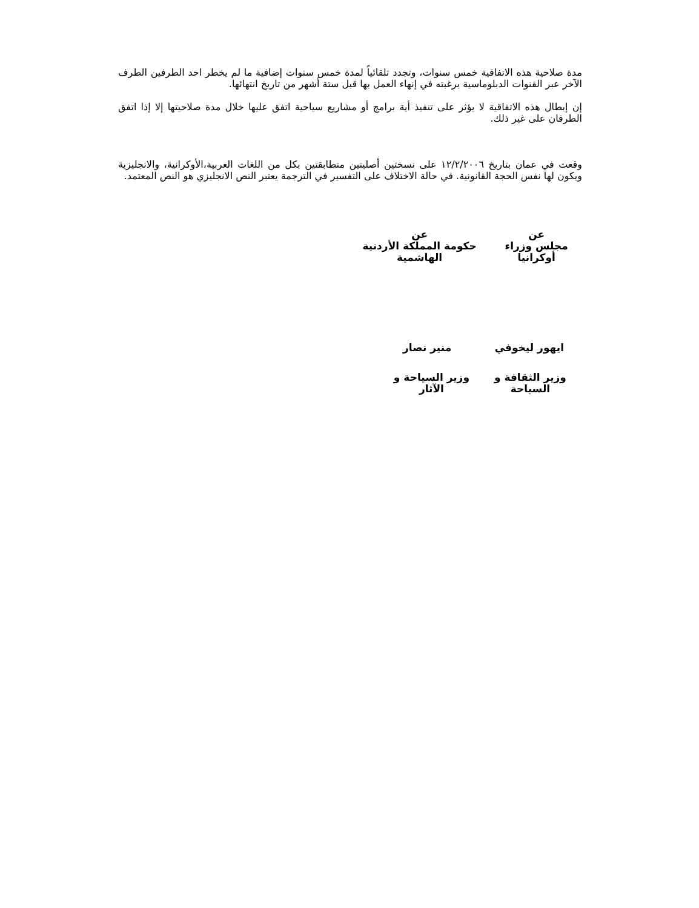مدة صلاحية هذه الاتفاقية خمس سنوات، وتجدد تلقائياً لمدة خمس سنوات إضافية ما لم يخطر احد الطرفين الطرف الآخر عبر القنوات الدبلوماسية برغبته في إنهاء العمل بها قبل ستة أشهر من تاريخ انتهائها.
إن إبطال هذه الاتفاقية لا يؤثر على تنفيذ أية برامج أو مشاريع سياحية اتفق عليها خلال مدة صلاحيتها إلا إذا اتفق الطرفان على غير ذلك.
وقعت في عمان بتاريخ ١٢/٢/٢٠٠٦ على نسختين أصليتين متطابقتين بكل من اللغات العربية،الأوكرانية، والانجليزية ويكون لها نفس الحجة القانونية. في حالة الاختلاف على التفسير في الترجمة يعتبر النص الانجليزي هو النص المعتمد.
عن
مجلس وزراء أوكرانيا
عن
حكومة المملكة الأردنية الهاشمية
ايهور ليخوفي منير نصار
وزير الثقافة و السياحة وزير السياحة و الآثار